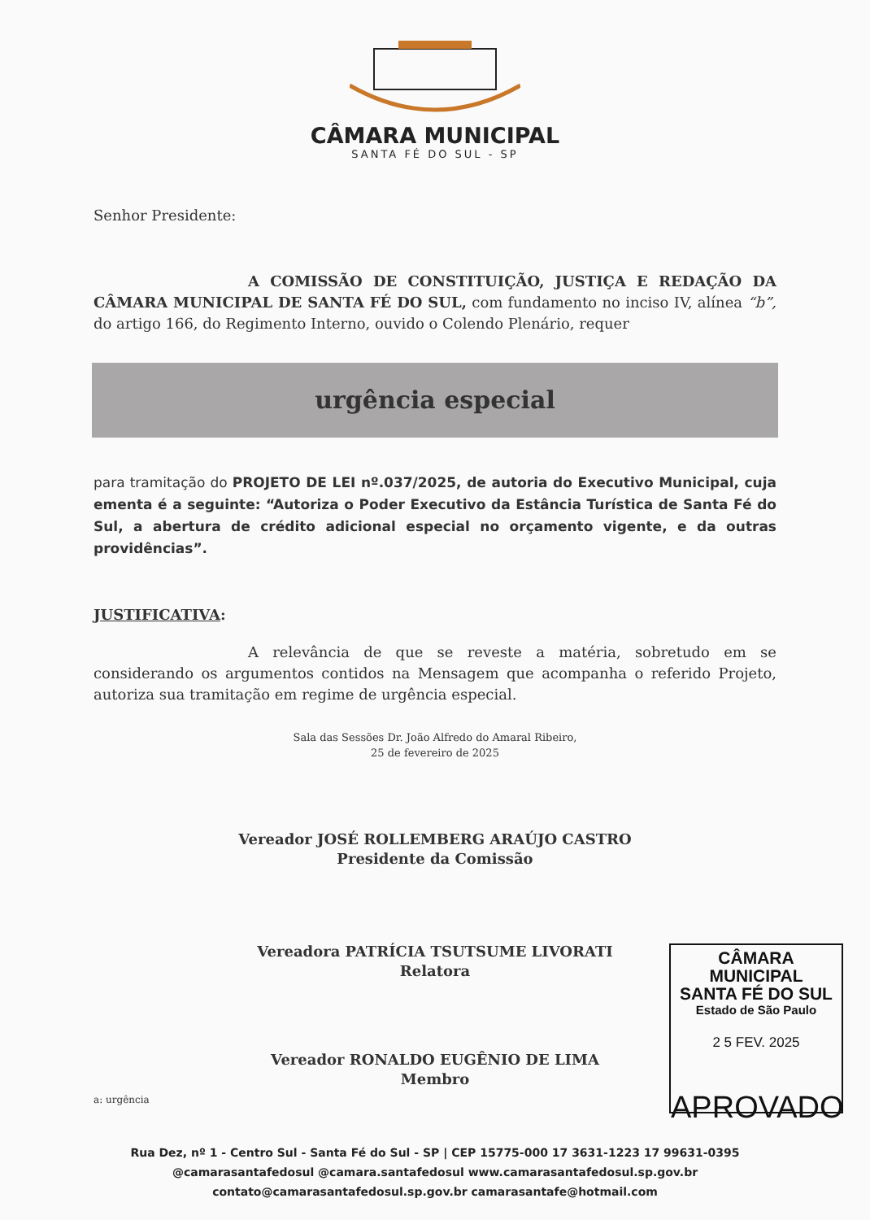CÂMARA MUNICIPAL
SANTA FÉ DO SUL - SP
Senhor Presidente:
A COMISSÃO DE CONSTITUIÇÃO, JUSTIÇA E REDAÇÃO DA CÂMARA MUNICIPAL DE SANTA FÉ DO SUL, com fundamento no inciso IV, alínea “b”, do artigo 166, do Regimento Interno, ouvido o Colendo Plenário, requer
urgência especial
para tramitação do PROJETO DE LEI nº.037/2025, de autoria do Executivo Municipal, cuja ementa é a seguinte: “Autoriza o Poder Executivo da Estância Turística de Santa Fé do Sul, a abertura de crédito adicional especial no orçamento vigente, e da outras providências”.
JUSTIFICATIVA:
A relevância de que se reveste a matéria, sobretudo em se considerando os argumentos contidos na Mensagem que acompanha o referido Projeto, autoriza sua tramitação em regime de urgência especial.
Sala das Sessões Dr. João Alfredo do Amaral Ribeiro,
25 de fevereiro de 2025
Vereador JOSÉ ROLLEMBERG ARAÚJO CASTRO
Presidente da Comissão
Vereadora PATRÍCIA TSUTSUME LIVORATI
Relatora
Vereador RONALDO EUGÊNIO DE LIMA
Membro
a: urgência
CÂMARA MUNICIPAL
SANTA FÉ DO SUL
Estado de São Paulo
2 5 FEV. 2025
APROVADO
Rua Dez, nº 1 - Centro Sul - Santa Fé do Sul - SP | CEP 15775-000 17 3631-1223 17 99631-0395
@camarasantafedosul @camara.santafedosul www.camarasantafedosul.sp.gov.br
contato@camarasantafedosul.sp.gov.br camarasantafe@hotmail.com